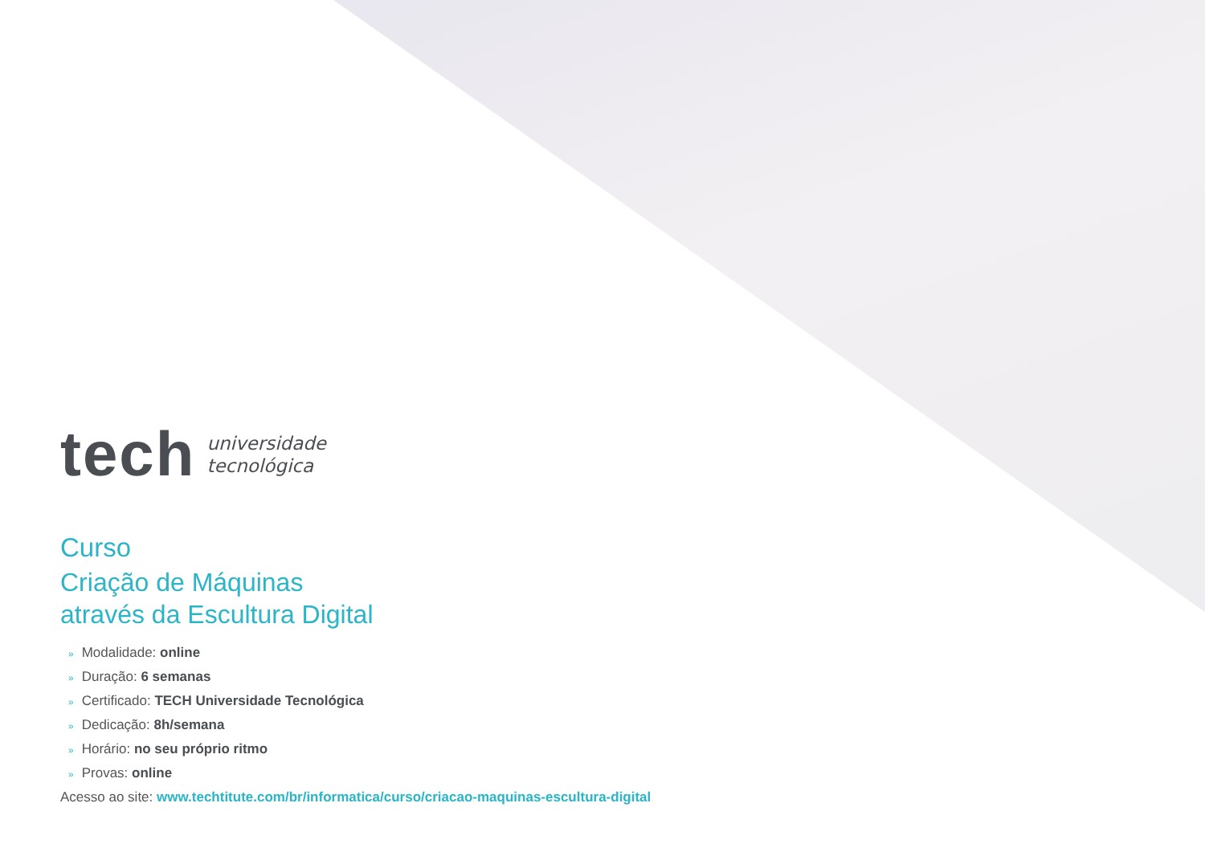tech
universidade
tecnológica
Curso
Criação de Máquinas
através da Escultura Digital
» Modalidade: online
» Duração: 6 semanas
» Certificado: TECH Universidade Tecnológica
» Dedicação: 8h/semana
» Horário: no seu próprio ritmo
» Provas: online
Acesso ao site: www.techtitute.com/br/informatica/curso/criacao-maquinas-escultura-digital